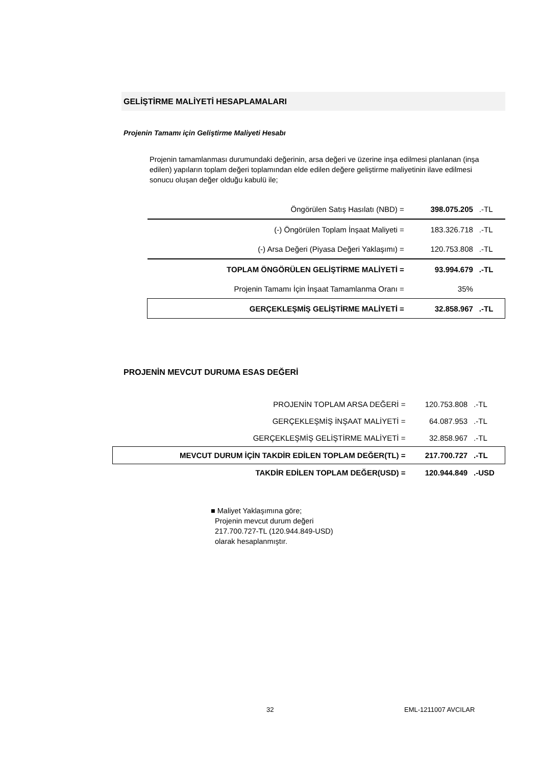GELİŞTİRME MALİYETİ HESAPLAMALARI
Projenin Tamamı için Geliştirme Maliyeti Hesabı
Projenin tamamlanması durumundaki değerinin, arsa değeri ve üzerine inşa edilmesi planlanan (inşa edilen) yapıların toplam değeri toplamından elde edilen değere geliştirme maliyetinin ilave edilmesi sonucu oluşan değer olduğu kabulü ile;
| Öngörülen Satış Hasılatı (NBD) = | 398.075.205 | .-TL |
| (-) Öngörülen Toplam İnşaat Maliyeti = | 183.326.718 | .-TL |
| (-) Arsa Değeri (Piyasa Değeri Yaklaşımı) = | 120.753.808 | .-TL |
| TOPLAM ÖNGÖRÜLEN GELİŞTİRME MALİYETİ = | 93.994.679 | .-TL |
| Projenin Tamamı İçin İnşaat Tamamlanma Oranı = | 35% | |
| GERÇEKLEŞMİŞ GELİŞTİRME MALİYETİ = | 32.858.967 | .-TL |
PROJENİN MEVCUT DURUMA ESAS DEĞERİ
| PROJENİN TOPLAM ARSA DEĞERİ = | 120.753.808 | .-TL |
| GERÇEKLEŞMİŞ İNŞAAT MALİYETİ = | 64.087.953 | .-TL |
| GERÇEKLEŞMİŞ GELİŞTİRME MALİYETİ = | 32.858.967 | .-TL |
| MEVCUT DURUM İÇİN TAKDİR EDİLEN TOPLAM DEĞER(TL) = | 217.700.727 | .-TL |
| TAKDİR EDİLEN TOPLAM DEĞER(USD) = | 120.944.849 | .-USD |
■ Maliyet Yaklaşımına göre;
Projenin mevcut durum değeri
217.700.727-TL (120.944.849-USD)
olarak hesaplanmıştır.
32 EML-1211007 AVCILAR